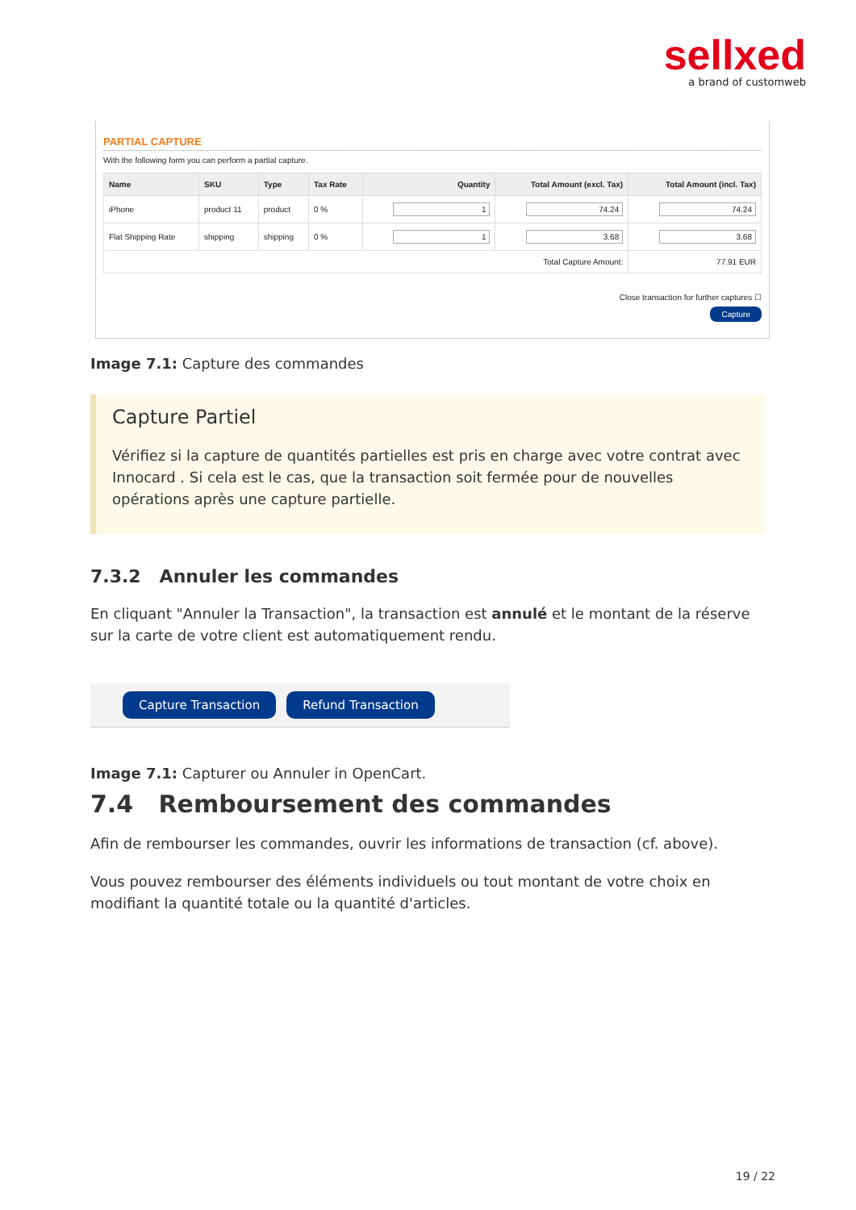sellxed
a brand of customweb
PARTIAL CAPTURE
With the following form you can perform a partial capture.
| Name | SKU | Type | Tax Rate | Quantity | Total Amount (excl. Tax) | Total Amount (incl. Tax) |
| --- | --- | --- | --- | --- | --- | --- |
| iPhone | product 11 | product | 0 % | 1 | 74.24 | 74.24 |
| Flat Shipping Rate | shipping | shipping | 0 % | 1 | 3.68 | 3.68 |
| Total Capture Amount: | | | | | | 77.91 EUR |
Close transaction for further captures ☐
Capture
Image 7.1: Capture des commandes
Capture Partiel
Vérifiez si la capture de quantités partielles est pris en charge avec votre contrat avec Innocard . Si cela est le cas, que la transaction soit fermée pour de nouvelles opérations après une capture partielle.
7.3.2 Annuler les commandes
En cliquant "Annuler la Transaction", la transaction est annulé et le montant de la réserve sur la carte de votre client est automatiquement rendu.
Capture Transaction Refund Transaction
Image 7.1: Capturer ou Annuler in OpenCart.
7.4 Remboursement des commandes
Afin de rembourser les commandes, ouvrir les informations de transaction (cf. above).
Vous pouvez rembourser des éléments individuels ou tout montant de votre choix en modifiant la quantité totale ou la quantité d'articles.
19 / 22